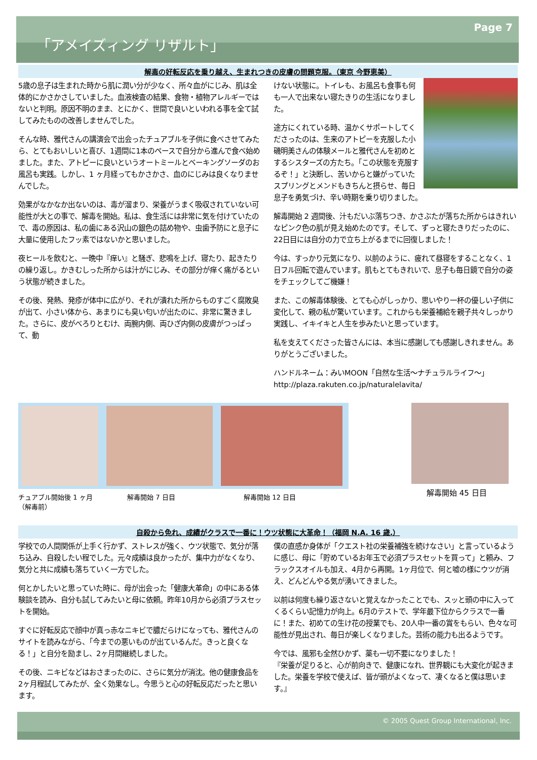Page 7
「アメイズィング リザルト」
解毒の好転反応を乗り越え、生まれつきの皮膚の問題克服。（東京 今野恵美）
5歳の息子は生まれた時から肌に潤い分が少なく、所々血がにじみ、肌は全体的にかさかさしていました。血液検査の結果、食物・植物アレルギーではないと判明。原因不明のまま、とにかく、世間で良いといわれる事を全て試してみたものの改善しませんでした。
そんな時、雅代さんの講演会で出会ったチュアブルを子供に食べさせてみたら、とてもおいしいと喜び、1週間に1本のペースで自分から進んで食べ始めました。また、アトピーに良いというオートミールとベーキングソーダのお風呂も実践。しかし、1 ヶ月経ってもかさかさ、血のにじみは良くなりませんでした。
効果がなかなか出ないのは、毒が溜まり、栄養がうまく吸収されていない可能性が大との事で、解毒を開始。私は、食生活には非常に気を付けていたので、毒の原因は、私の歯にある沢山の銀色の詰め物や、虫歯予防にと息子に大量に使用したフッ素ではないかと思いました。
夜ヒールを飲むと、一晩中『痒い』と騒ぎ、悲鳴を上げ、寝たり、起きたりの繰り返し。かきむしった所からは汁がにじみ、その部分が痒く痛がるという状態が続きました。
その後、発熱、発疹が体中に広がり、それが潰れた所からものすごく腐敗臭が出て、小さい体から、あまりにも臭い匂いが出たのに、非常に驚きました。さらに、皮がべろりとむけ、両腕内側、両ひざ内側の皮膚がつっぱって、動
けない状態に。トイレも、お風呂も食事も何も一人で出来ない寝たきりの生活になりました。
途方にくれている時、温かくサポートしてくださったのは、生来のアトピーを克服した小磯明美さんの体験メールと雅代さんを初めとするシスターズの方たち。「この状態を克服するぞ！」と決断し、苦いからと嫌がっていたスプリングとメンドもきちんと摂らせ、毎日息子を勇気づけ、辛い時期を乗り切りました。
解毒開始 2 週間後、汁もだいぶ落ちつき、かさぶたが落ちた所からはきれいなピンク色の肌が見え始めたのです。そして、ずっと寝たきりだったのに、22日目には自分の力で立ち上がるまでに回復しました！
今は、すっかり元気になり、以前のように、疲れて昼寝をすることなく、1日フル回転で遊んでいます。肌もとてもきれいで、息子も毎日鏡で自分の姿をチェックしてご機嫌！
また、この解毒体験後、とても心がしっかり、思いやり一杯の優しい子供に変化して、親の私が驚いています。これからも栄養補給を親子共々しっかり実践し、イキイキと人生を歩みたいと思っています。
私を支えてくださった皆さんには、本当に感謝しても感謝しきれません。ありがとうございました。
ハンドルネーム：みいMOON「自然な生活～ナチュラルライフ～」
http://plaza.rakuten.co.jp/naturalelavita/
チュアブル開始後 1 ヶ月
（解毒前） 解毒開始 7 日目 解毒開始 12 日目
解毒開始 45 日目
自殺から免れ、成績がクラスで一番に！ウツ状態に大革命！（福岡 N.A. 16 歳.）
学校での人間関係が上手く行かず、ストレスが強く、ウツ状態で、気分が落ち込み、自殺したい程でした。元々成績は良かったが、集中力がなくなり、気分と共に成績も落ちていく一方でした。
何とかしたいと思っていた時に、母が出会った「健康大革命」の中にある体験談を読み、自分も試してみたいと母に依頼。昨年10月から必須プラスセットを開始。
すぐに好転反応で顔中が真っ赤なニキビで膿だらけになっても、雅代さんのサイトを読みながら、「今までの悪いものが出ているんだ。きっと良くなる！」と自分を励まし、2ヶ月間継続しました。
その後、ニキビなどはおさまったのに、さらに気分が消沈。他の健康食品を2ヶ月程試してみたが、全く効果なし。今思うと心の好転反応だったと思います。
僕の直感か身体が「クエスト社の栄養補強を続けなさい」と言っているように感じ、母に「貯めているお年玉で必須プラスセットを買って」と頼み、フラックスオイルも加え、4月から再開。1ヶ月位で、何と嘘の様にウツが消え、どんどんやる気が湧いてきました。
以前は何度も繰り返さないと覚えなかったことでも、スッと頭の中に入ってくるくらい記憶力が向上。6月のテストで、学年最下位からクラスで一番に！また、初めての生け花の授業でも、20人中一番の賞をもらい、色々な可能性が見出され、毎日が楽しくなりました。芸術の能力も出るようです。
今では、風邪も全然ひかず、薬も一切不要になりました！
『栄養が足りると、心が前向きで、健康になれ、世界観にも大変化が起きました。栄養を学校で使えば、皆が頭がよくなって、凄くなると僕は思います。』
© 2005 Quest Group International, Inc.